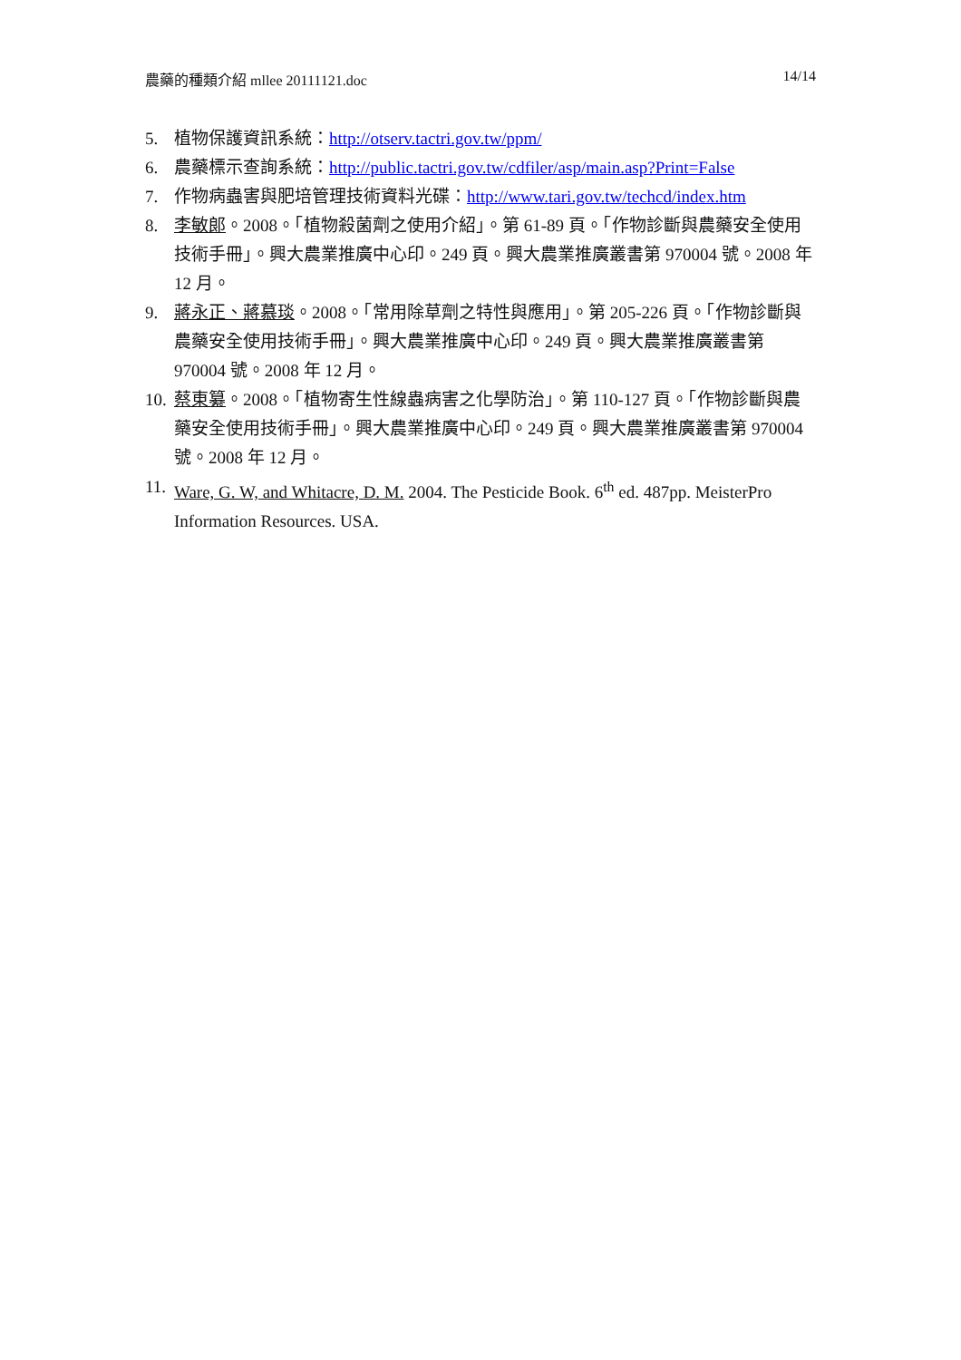農藥的種類介紹 mllee 20111121.doc 14/14
5. 植物保護資訊系統：http://otserv.tactri.gov.tw/ppm/
6. 農藥標示查詢系統：http://public.tactri.gov.tw/cdfiler/asp/main.asp?Print=False
7. 作物病蟲害與肥培管理技術資料光碟：http://www.tari.gov.tw/techcd/index.htm
8. 李敏郎。2008。「植物殺菌劑之使用介紹」。第 61-89 頁。「作物診斷與農藥安全使用技術手冊」。興大農業推廣中心印。249 頁。興大農業推廣叢書第 970004 號。2008 年 12 月。
9. 蔣永正、蔣慕琰。2008。「常用除草劑之特性與應用」。第 205-226 頁。「作物診斷與農藥安全使用技術手冊」。興大農業推廣中心印。249 頁。興大農業推廣叢書第 970004 號。2008 年 12 月。
10. 蔡東纂。2008。「植物寄生性線蟲病害之化學防治」。第 110-127 頁。「作物診斷與農藥安全使用技術手冊」。興大農業推廣中心印。249 頁。興大農業推廣叢書第 970004 號。2008 年 12 月。
11. Ware, G. W, and Whitacre, D. M. 2004. The Pesticide Book. 6<sup>th</sup> ed. 487pp. MeisterPro Information Resources. USA.